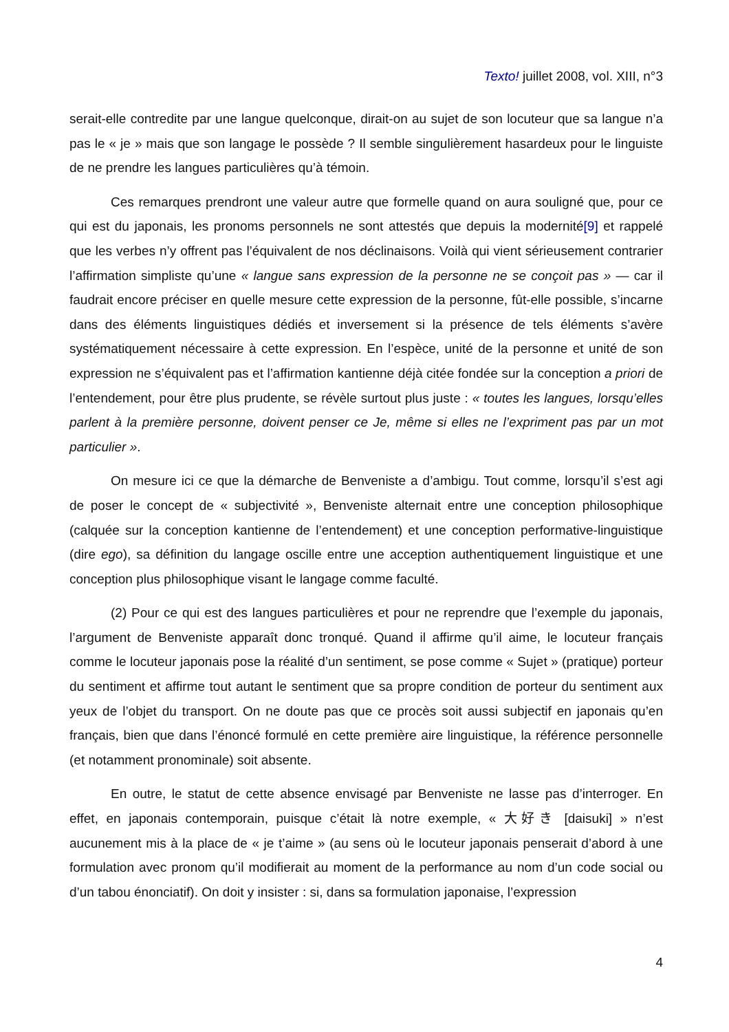Texto! juillet 2008, vol. XIII, n°3
serait-elle contredite par une langue quelconque, dirait-on au sujet de son locuteur que sa langue n’a pas le « je » mais que son langage le possède ? Il semble singulièrement hasardeux pour le linguiste de ne prendre les langues particulières qu’à témoin.
Ces remarques prendront une valeur autre que formelle quand on aura souligné que, pour ce qui est du japonais, les pronoms personnels ne sont attestés que depuis la modernité[9] et rappelé que les verbes n’y offrent pas l’équivalent de nos déclinaisons. Voilà qui vient sérieusement contrarier l’affirmation simpliste qu’une « langue sans expression de la personne ne se conçoit pas » — car il faudrait encore préciser en quelle mesure cette expression de la personne, fût-elle possible, s’incarne dans des éléments linguistiques dédiés et inversement si la présence de tels éléments s’avère systématiquement nécessaire à cette expression. En l’espèce, unité de la personne et unité de son expression ne s’équivalent pas et l’affirmation kantienne déjà citée fondée sur la conception a priori de l’entendement, pour être plus prudente, se révèle surtout plus juste : « toutes les langues, lorsqu’elles parlent à la première personne, doivent penser ce Je, même si elles ne l’expriment pas par un mot particulier ».
On mesure ici ce que la démarche de Benveniste a d’ambigu. Tout comme, lorsqu’il s’est agi de poser le concept de « subjectivité », Benveniste alternait entre une conception philosophique (calquée sur la conception kantienne de l’entendement) et une conception performative-linguistique (dire ego), sa définition du langage oscille entre une acception authentiquement linguistique et une conception plus philosophique visant le langage comme faculté.
(2) Pour ce qui est des langues particulières et pour ne reprendre que l’exemple du japonais, l’argument de Benveniste apparaît donc tronqué. Quand il affirme qu’il aime, le locuteur français comme le locuteur japonais pose la réalité d’un sentiment, se pose comme « Sujet » (pratique) porteur du sentiment et affirme tout autant le sentiment que sa propre condition de porteur du sentiment aux yeux de l’objet du transport. On ne doute pas que ce procès soit aussi subjectif en japonais qu’en français, bien que dans l’énoncé formulé en cette première aire linguistique, la référence personnelle (et notamment pronominale) soit absente.
En outre, le statut de cette absence envisagé par Benveniste ne lasse pas d’interroger. En effet, en japonais contemporain, puisque c’était là notre exemple, « 大好き [daisuki] » n’est aucunement mis à la place de « je t’aime » (au sens où le locuteur japonais penserait d’abord à une formulation avec pronom qu’il modifierait au moment de la performance au nom d’un code social ou d’un tabou énonciatif). On doit y insister : si, dans sa formulation japonaise, l’expression
4